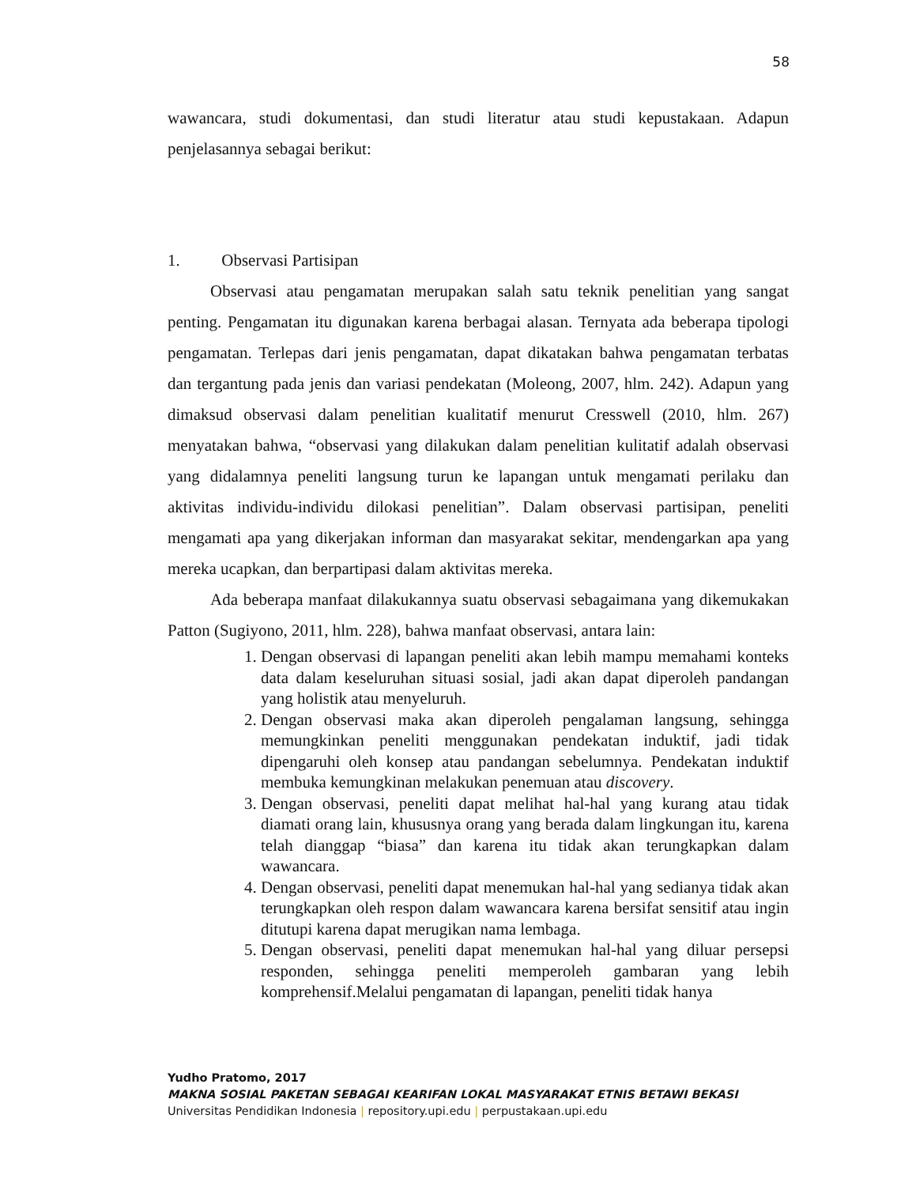58
wawancara, studi dokumentasi, dan studi literatur atau studi kepustakaan. Adapun penjelasannya sebagai berikut:
1. Observasi Partisipan
Observasi atau pengamatan merupakan salah satu teknik penelitian yang sangat penting. Pengamatan itu digunakan karena berbagai alasan. Ternyata ada beberapa tipologi pengamatan. Terlepas dari jenis pengamatan, dapat dikatakan bahwa pengamatan terbatas dan tergantung pada jenis dan variasi pendekatan (Moleong, 2007, hlm. 242). Adapun yang dimaksud observasi dalam penelitian kualitatif menurut Cresswell (2010, hlm. 267) menyatakan bahwa, “observasi yang dilakukan dalam penelitian kulitatif adalah observasi yang didalamnya peneliti langsung turun ke lapangan untuk mengamati perilaku dan aktivitas individu-individu dilokasi penelitian”. Dalam observasi partisipan, peneliti mengamati apa yang dikerjakan informan dan masyarakat sekitar, mendengarkan apa yang mereka ucapkan, dan berpartipasi dalam aktivitas mereka.
Ada beberapa manfaat dilakukannya suatu observasi sebagaimana yang dikemukakan Patton (Sugiyono, 2011, hlm. 228), bahwa manfaat observasi, antara lain:
1. Dengan observasi di lapangan peneliti akan lebih mampu memahami konteks data dalam keseluruhan situasi sosial, jadi akan dapat diperoleh pandangan yang holistik atau menyeluruh.
2. Dengan observasi maka akan diperoleh pengalaman langsung, sehingga memungkinkan peneliti menggunakan pendekatan induktif, jadi tidak dipengaruhi oleh konsep atau pandangan sebelumnya. Pendekatan induktif membuka kemungkinan melakukan penemuan atau discovery.
3. Dengan observasi, peneliti dapat melihat hal-hal yang kurang atau tidak diamati orang lain, khususnya orang yang berada dalam lingkungan itu, karena telah dianggap “biasa” dan karena itu tidak akan terungkapkan dalam wawancara.
4. Dengan observasi, peneliti dapat menemukan hal-hal yang sedianya tidak akan terungkapkan oleh respon dalam wawancara karena bersifat sensitif atau ingin ditutupi karena dapat merugikan nama lembaga.
5. Dengan observasi, peneliti dapat menemukan hal-hal yang diluar persepsi responden, sehingga peneliti memperoleh gambaran yang lebih komprehensif.Melalui pengamatan di lapangan, peneliti tidak hanya
Yudho Pratomo, 2017
MAKNA SOSIAL PAKETAN SEBAGAI KEARIFAN LOKAL MASYARAKAT ETNIS BETAWI BEKASI
Universitas Pendidikan Indonesia | repository.upi.edu | perpustakaan.upi.edu